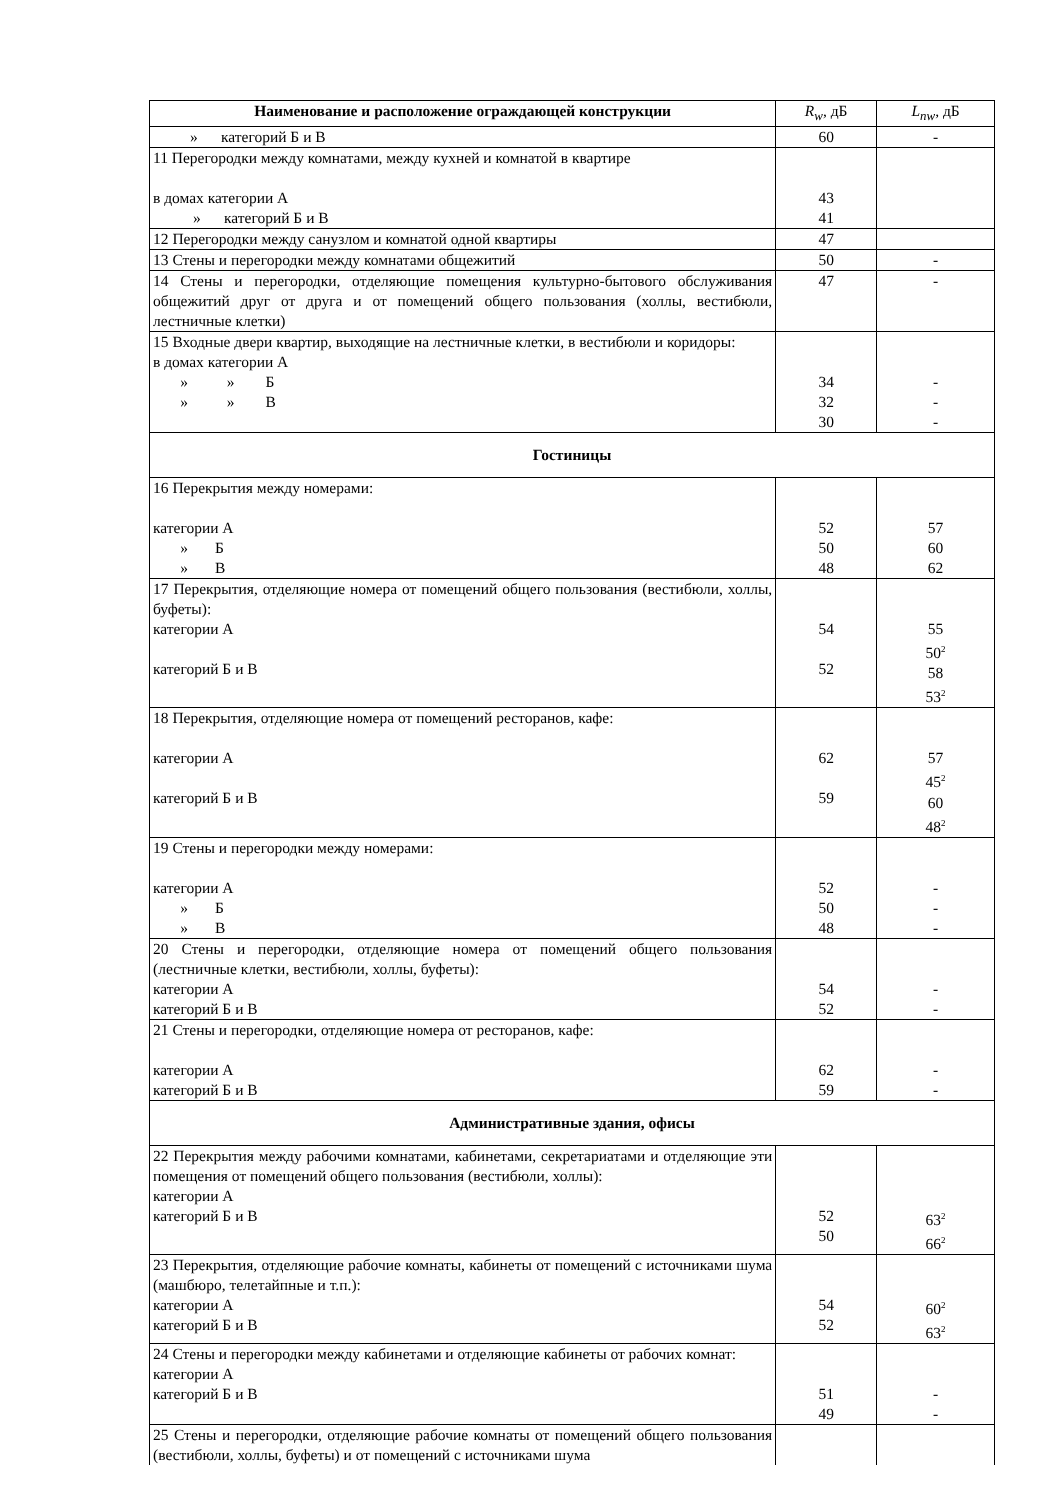| Наименование и расположение ограждающей конструкции | R<sub>w</sub> , дБ | L<sub>nw</sub> , дБ |
| » категорий Б и В | 60 | - |
| 11 Перегородки между комнатами, между кухней и комнатой в квартире в домах категории А » категорий Б и В | 43 41 | |
| 12 Перегородки между санузлом и комнатой одной квартиры | 47 | |
| 13 Стены и перегородки между комнатами общежитий | 50 | - |
| 14 Стены и перегородки, отделяющие помещения культурно-бытового обслуживания общежитий друг от друга и от помещений общего пользования (холлы, вестибюли, лестничные клетки) | 47 | - |
| 15 Входные двери квартир, выходящие на лестничные клетки, в вестибюли и коридоры: в домах категории А » » Б » » В | 34 32 30 | - - - |
| Гостиницы | | |
| 16 Перекрытия между номерами: категории А » Б » В | 52 50 48 | 57 60 62 |
| 17 Перекрытия, отделяющие номера от помещений общего пользования (вестибюли, холлы, буфеты): категории А категорий Б и В | 54 52 | 55 50<sup>2</sup> 58 53<sup>2</sup> |
| 18 Перекрытия, отделяющие номера от помещений ресторанов, кафе: категории А категорий Б и В | 62 59 | 57 45<sup>2</sup> 60 48<sup>2</sup> |
| 19 Стены и перегородки между номерами: категории А » Б » В | 52 50 48 | - - - |
| 20 Стены и перегородки, отделяющие номера от помещений общего пользования (лестничные клетки, вестибюли, холлы, буфеты): категории А категорий Б и В | 54 52 | - - |
| 21 Стены и перегородки, отделяющие номера от ресторанов, кафе: категории А категорий Б и В | 62 59 | - - |
| Административные здания, офисы | | |
| 22 Перекрытия между рабочими комнатами, кабинетами, секретариатами и отделяющие эти помещения от помещений общего пользования (вестибюли, холлы): категории А категорий Б и В | 52 50 | 63<sup>2</sup> 66<sup>2</sup> |
| 23 Перекрытия, отделяющие рабочие комнаты, кабинеты от помещений с источниками шума (машбюро, телетайпные и т.п.): категории А категорий Б и В | 54 52 | 60<sup>2</sup> 63<sup>2</sup> |
| 24 Стены и перегородки между кабинетами и отделяющие кабинеты от рабочих комнат: категории А категорий Б и В | 51 49 | - - |
| 25 Стены и перегородки, отделяющие рабочие комнаты от помещений общего пользования (вестибюли, холлы, буфеты) и от помещений с источниками шума | | |